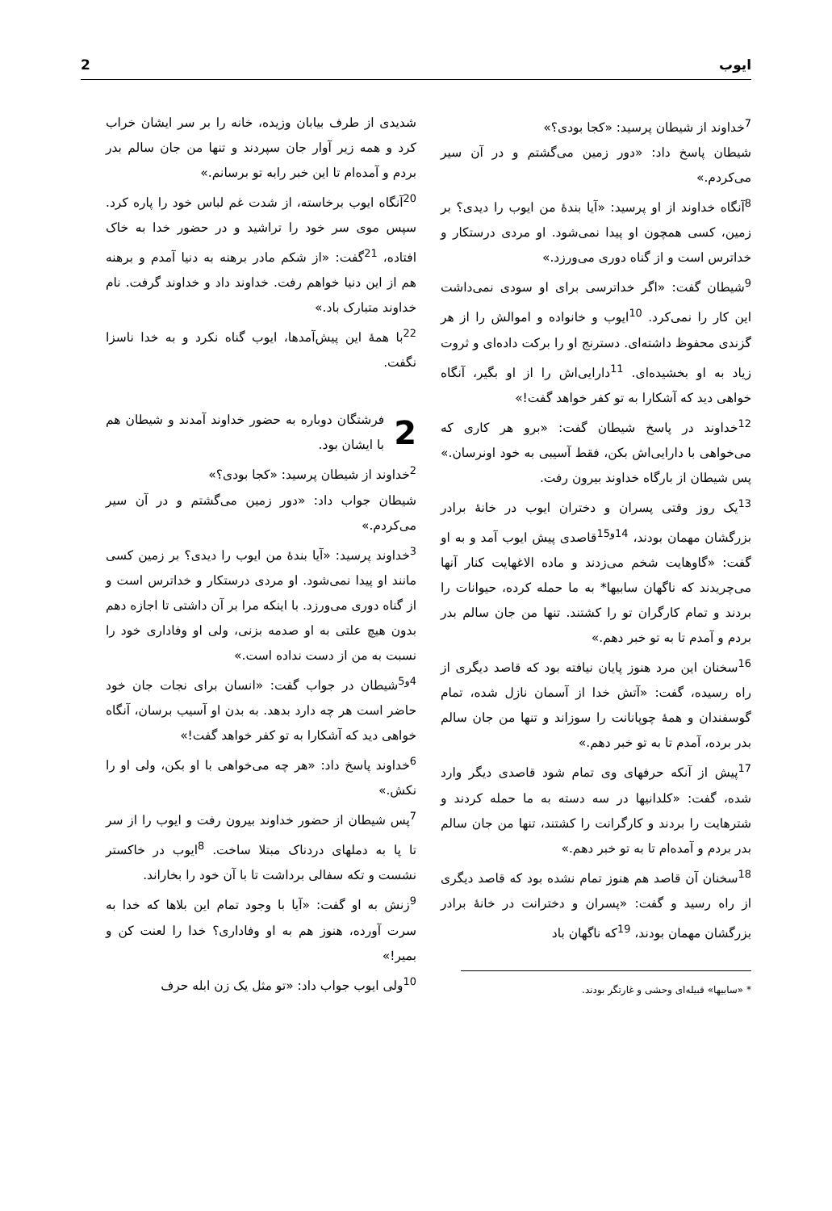ایوب 2
<sup>7</sup> خداوند از شیطان پرسید: «کجا بودی؟»
شیطان پاسخ داد: «دور زمین می‌گشتم و در آن سیر می‌کردم.»
<sup>8</sup> آنگاه خداوند از او پرسید: «آیا بندهٔ من ایوب را دیدی؟ بر زمین، کسی همچون او پیدا نمی‌شود. او مردی درستکار و خداترس است و از گناه دوری می‌ورزد.»
<sup>9</sup> شیطان گفت: «اگر خداترسی برای او سودی نمی‌داشت این کار را نمی‌کرد. <sup>10</sup>ایوب و خانواده و اموالش را از هر گزندی محفوظ داشته‌ای. دسترنج او را برکت داده‌ای و ثروت زیاد به او بخشیده‌ای. <sup>11</sup>دارایی‌اش را از او بگیر، آنگاه خواهی دید که آشکارا به تو کفر خواهد گفت!»
<sup>12</sup> خداوند در پاسخ شیطان گفت: «برو هر کاری که می‌خواهی با دارایی‌اش بکن، فقط آسیبی به خود اونرسان.» پس شیطان از بارگاه خداوند بیرون رفت.
<sup>13</sup> یک روز وقتی پسران و دختران ایوب در خانهٔ برادر بزرگشان مهمان بودند، <sup>14و15</sup>قاصدی پیش ایوب آمد و به او گفت: «گاوهایت شخم می‌زدند و ماده الاغهایت کنار آنها می‌چریدند که ناگهان سابیها* به ما حمله کرده، حیوانات را بردند و تمام کارگران تو را کشتند. تنها من جان سالم بدر بردم و آمدم تا به تو خبر دهم.»
<sup>16</sup> سخنان این مرد هنوز پایان نیافته بود که قاصد دیگری از راه رسیده، گفت: «آتش خدا از آسمان نازل شده، تمام گوسفندان و همهٔ چوپانانت را سوزاند و تنها من جان سالم بدر برده، آمدم تا به تو خبر دهم.»
<sup>17</sup> پیش از آنکه حرفهای وی تمام شود قاصدی دیگر وارد شده، گفت: «کلدانیها در سه دسته به ما حمله کردند و شترهایت را بردند و کارگرانت را کشتند، تنها من جان سالم بدر بردم و آمده‌ام تا به تو خبر دهم.»
<sup>18</sup> سخنان آن قاصد هم هنوز تمام نشده بود که قاصد دیگری از راه رسید و گفت: «پسران و دخترانت در خانهٔ برادر بزرگشان مهمان بودند، <sup>19</sup>که ناگهان باد
* «سابیها» قبیله‌ای وحشی و غارتگر بودند.
شدیدی از طرف بیابان وزیده، خانه را بر سر ایشان خراب کرد و همه زیر آوار جان سپردند و تنها من جان سالم بدر بردم و آمده‌ام تا این خبر رابه تو برسانم.»
<sup>20</sup> آنگاه ایوب برخاسته، از شدت غم لباس خود را پاره کرد. سپس موی سر خود را تراشید و در حضور خدا به خاک افتاده، <sup>21</sup>گفت: «از شکم مادر برهنه به دنیا آمدم و برهنه هم از این دنیا خواهم رفت. خداوند داد و خداوند گرفت. نام خداوند متبارک باد.»
<sup>22</sup> با همهٔ این پیش‌آمدها، ایوب گناه نکرد و به خدا ناسزا نگفت.
2
فرشتگان دوباره به حضور خداوند آمدند و شیطان هم با ایشان بود.
<sup>2</sup> خداوند از شیطان پرسید: «کجا بودی؟»
شیطان جواب داد: «دور زمین می‌گشتم و در آن سیر می‌کردم.»
<sup>3</sup> خداوند پرسید: «آیا بندهٔ من ایوب را دیدی؟ بر زمین کسی مانند او پیدا نمی‌شود. او مردی درستکار و خداترس است و از گناه دوری می‌ورزد. با اینکه مرا بر آن داشتی تا اجازه دهم بدون هیچ علتی به او صدمه بزنی، ولی او وفاداری خود را نسبت به من از دست نداده است.»
<sup>4و5</sup>شیطان در جواب گفت: «انسان برای نجات جان خود حاضر است هر چه دارد بدهد. به بدن او آسیب برسان، آنگاه خواهی دید که آشکارا به تو کفر خواهد گفت!»
<sup>6</sup> خداوند پاسخ داد: «هر چه می‌خواهی با او بکن، ولی او را نکش.»
<sup>7</sup> پس شیطان از حضور خداوند بیرون رفت و ایوب را از سر تا پا به دملهای دردناک مبتلا ساخت. <sup>8</sup>ایوب در خاکستر نشست و تکه سفالی برداشت تا با آن خود را بخاراند.
<sup>9</sup> زنش به او گفت: «آیا با وجود تمام این بلاها که خدا به سرت آورده، هنوز هم به او وفاداری؟ خدا را لعنت کن و بمیر!»
<sup>10</sup> ولی ایوب جواب داد: «تو مثل یک زن ابله حرف